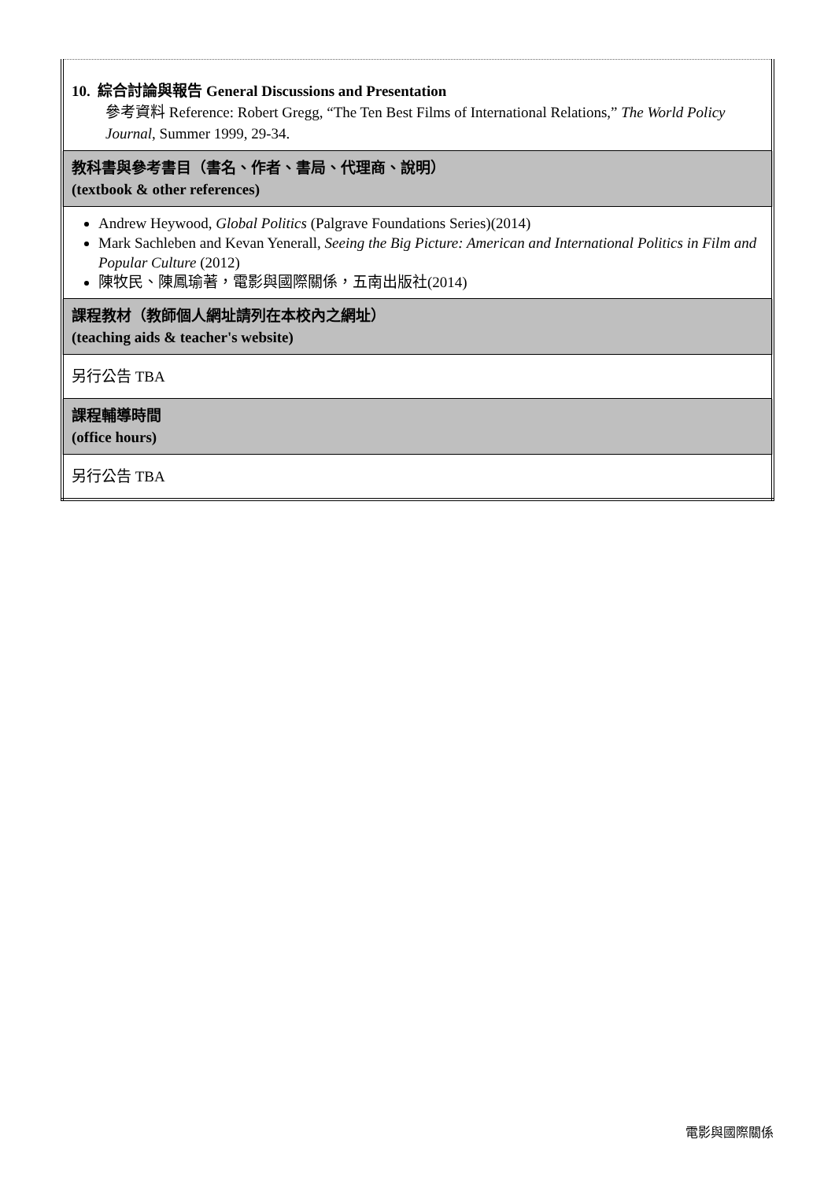| 10. 綜合討論與報告 General Discussions and Presentation 參考資料 Reference: Robert Gregg, “The Ten Best Films of International Relations,” The World Policy Journal , Summer 1999, 29-34. |
| 教科書與參考書目（書名、作者、書局、代理商、說明） (textbook & other references) |
| Andrew Heywood, Global Politics (Palgrave Foundations Series)(2014) Mark Sachleben and Kevan Yenerall, Seeing the Big Picture: American and International Politics in Film and Popular Culture (2012) 陳牧民、陳鳳瑜著，電影與國際關係，五南出版社(2014) |
| 課程教材（教師個人網址請列在本校內之網址） (teaching aids & teacher's website) |
| 另行公告 TBA |
| 課程輔導時間 (office hours) |
| 另行公告 TBA |
電影與國際關係